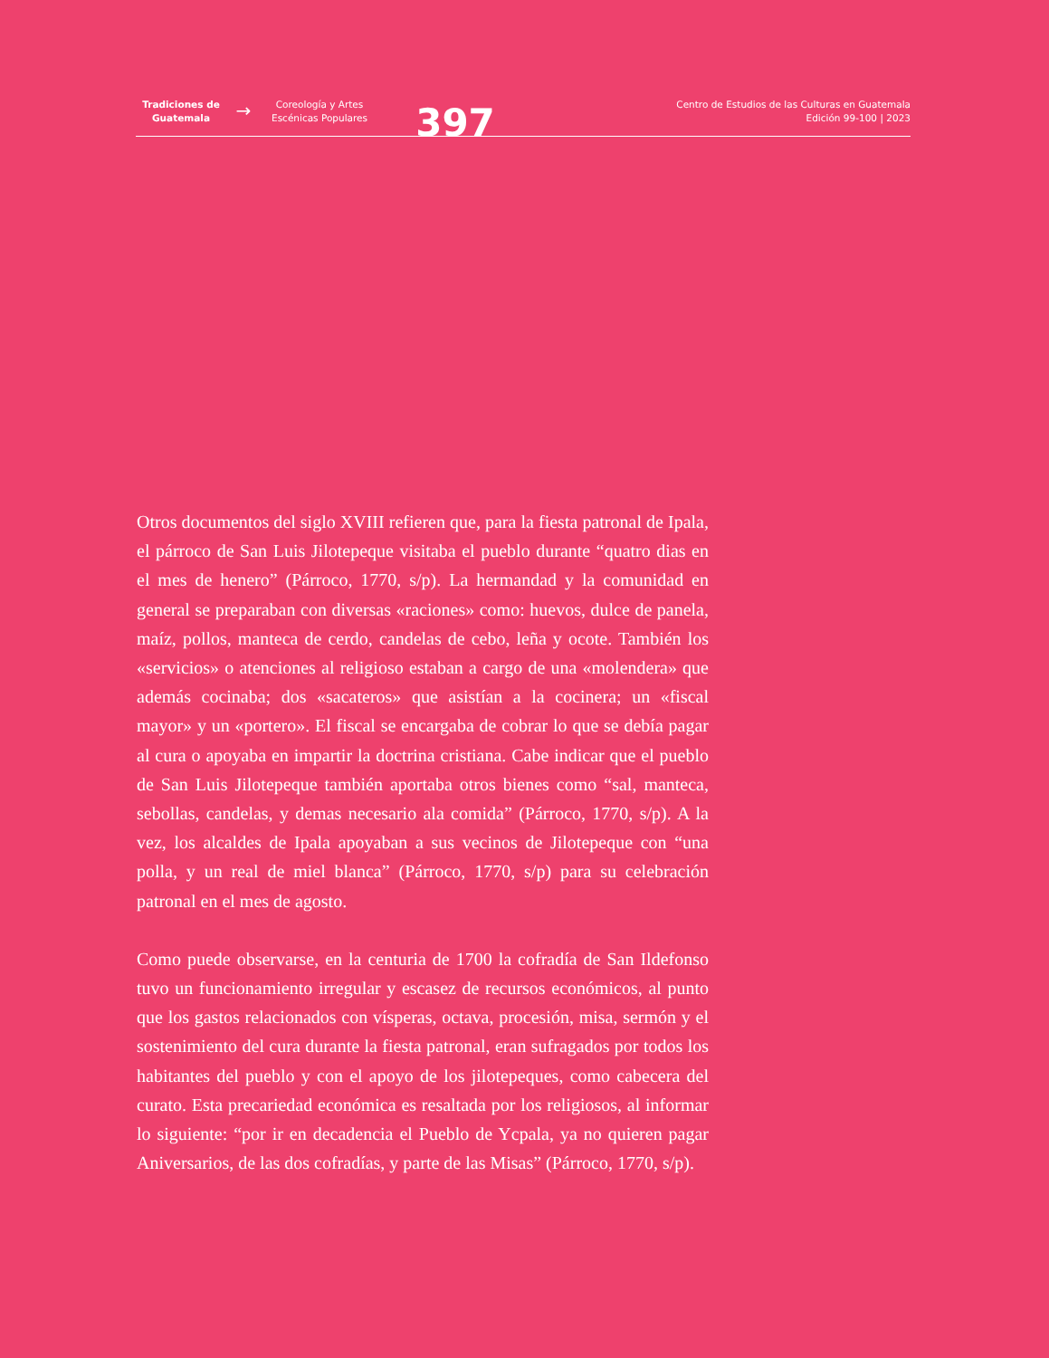Tradiciones de Guatemala
→
Coreología y Artes Escénicas Populares
397
Centro de Estudios de las Culturas en Guatemala
Edición 99-100 | 2023
Otros documentos del siglo XVIII refieren que, para la fiesta patronal de Ipala, el párroco de San Luis Jilotepeque visitaba el pueblo durante “quatro dias en el mes de henero” (Párroco, 1770, s/p). La hermandad y la comunidad en general se preparaban con diversas «raciones» como: huevos, dulce de panela, maíz, pollos, manteca de cerdo, candelas de cebo, leña y ocote. También los «servicios» o atenciones al religioso estaban a cargo de una «molendera» que además cocinaba; dos «sacateros» que asistían a la cocinera; un «fiscal mayor» y un «portero». El fiscal se encargaba de cobrar lo que se debía pagar al cura o apoyaba en impartir la doctrina cristiana. Cabe indicar que el pueblo de San Luis Jilotepeque también aportaba otros bienes como “sal, manteca, sebollas, candelas, y demas necesario ala comida” (Párroco, 1770, s/p). A la vez, los alcaldes de Ipala apoyaban a sus vecinos de Jilotepeque con “una polla, y un real de miel blanca” (Párroco, 1770, s/p) para su celebración patronal en el mes de agosto.
Como puede observarse, en la centuria de 1700 la cofradía de San Ildefonso tuvo un funcionamiento irregular y escasez de recursos económicos, al punto que los gastos relacionados con vísperas, octava, procesión, misa, sermón y el sostenimiento del cura durante la fiesta patronal, eran sufragados por todos los habitantes del pueblo y con el apoyo de los jilotepeques, como cabecera del curato. Esta precariedad económica es resaltada por los religiosos, al informar lo siguiente: “por ir en decadencia el Pueblo de Ycpala, ya no quieren pagar Aniversarios, de las dos cofradías, y parte de las Misas” (Párroco, 1770, s/p).